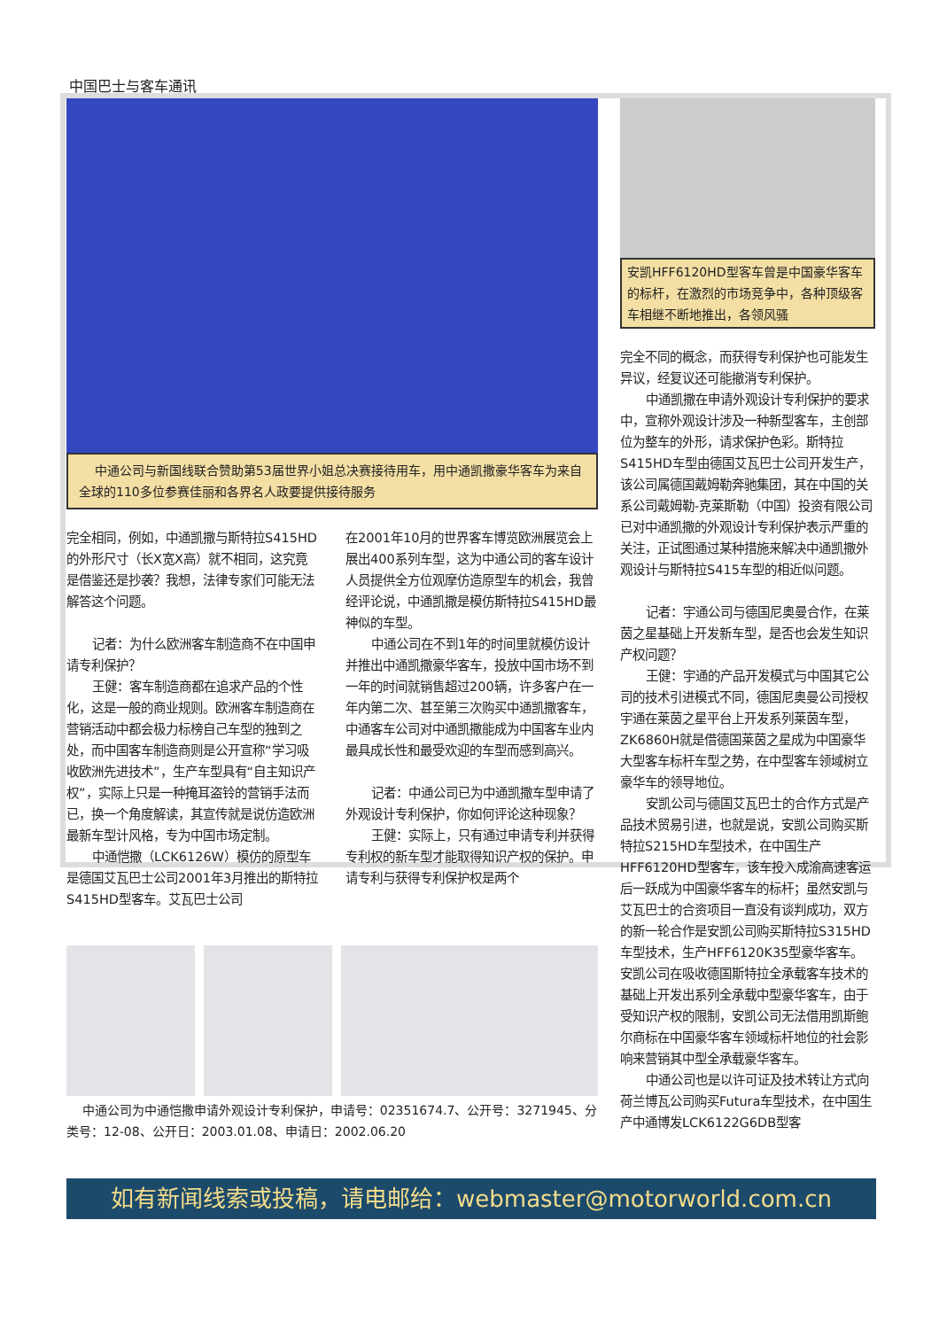中国巴士与客车通讯
中通公司与新国线联合赞助第53届世界小姐总决赛接待用车，用中通凯撒豪华客车为来自全球的110多位参赛佳丽和各界名人政要提供接待服务
完全相同，例如，中通凯撒与斯特拉S415HD的外形尺寸（长X宽X高）就不相同，这究竟是借鉴还是抄袭？我想，法律专家们可能无法解答这个问题。
记者：为什么欧洲客车制造商不在中国申请专利保护？
王健：客车制造商都在追求产品的个性化，这是一般的商业规则。欧洲客车制造商在营销活动中都会极力标榜自己车型的独到之处，而中国客车制造商则是公开宣称“学习吸收欧洲先进技术”，生产车型具有“自主知识产权”，实际上只是一种掩耳盗铃的营销手法而已，换一个角度解读，其宣传就是说仿造欧洲最新车型计风格，专为中国市场定制。
中通恺撒（LCK6126W）模仿的原型车是德国艾瓦巴士公司2001年3月推出的斯特拉S415HD型客车。艾瓦巴士公司
在2001年10月的世界客车博览欧洲展览会上展出400系列车型，这为中通公司的客车设计人员提供全方位观摩仿造原型车的机会，我曾经评论说，中通凯撒是模仿斯特拉S415HD最神似的车型。
中通公司在不到1年的时间里就模仿设计并推出中通凯撒豪华客车，投放中国市场不到一年的时间就销售超过200辆，许多客户在一年内第二次、甚至第三次购买中通凯撒客车，中通客车公司对中通凯撒能成为中国客车业内最具成长性和最受欢迎的车型而感到高兴。
记者：中通公司已为中通凯撒车型申请了外观设计专利保护，你如何评论这种现象？
王健：实际上，只有通过申请专利并获得专利权的新车型才能取得知识产权的保护。申请专利与获得专利保护权是两个
中通公司为中通恺撒申请外观设计专利保护，申请号：02351674.7、公开号：3271945、分类号：12-08、公开日：2003.01.08、申请日：2002.06.20
安凯HFF6120HD型客车曾是中国豪华客车的标杆，在激烈的市场竞争中，各种顶级客车相继不断地推出，各领风骚
完全不同的概念，而获得专利保护也可能发生异议，经复议还可能撤消专利保护。
中通凯撒在申请外观设计专利保护的要求中，宣称外观设计涉及一种新型客车，主创部位为整车的外形，请求保护色彩。斯特拉S415HD车型由德国艾瓦巴士公司开发生产，该公司属德国戴姆勒奔驰集团，其在中国的关系公司戴姆勒-克莱斯勒（中国）投资有限公司已对中通凯撒的外观设计专利保护表示严重的关注，正试图通过某种措施来解决中通凯撒外观设计与斯特拉S415车型的相近似问题。
记者：宇通公司与德国尼奥曼合作，在莱茵之星基础上开发新车型，是否也会发生知识产权问题？
王健：宇通的产品开发模式与中国其它公司的技术引进模式不同，德国尼奥曼公司授权宇通在莱茵之星平台上开发系列莱茵车型，ZK6860H就是借德国莱茵之星成为中国豪华大型客车标杆车型之势，在中型客车领域树立豪华车的领导地位。
安凯公司与德国艾瓦巴士的合作方式是产品技术贸易引进，也就是说，安凯公司购买斯特拉S215HD车型技术，在中国生产HFF6120HD型客车，该车投入成渝高速客运后一跃成为中国豪华客车的标杆；虽然安凯与艾瓦巴士的合资项目一直没有谈判成功，双方的新一轮合作是安凯公司购买斯特拉S315HD车型技术，生产HFF6120K35型豪华客车。安凯公司在吸收德国斯特拉全承载客车技术的基础上开发出系列全承载中型豪华客车，由于受知识产权的限制，安凯公司无法借用凯斯鲍尔商标在中国豪华客车领域标杆地位的社会影响来营销其中型全承载豪华客车。
中通公司也是以许可证及技术转让方式向荷兰博瓦公司购买Futura车型技术，在中国生产中通博发LCK6122G6DB型客
如有新闻线索或投稿，请电邮给：webmaster@motorworld.com.cn